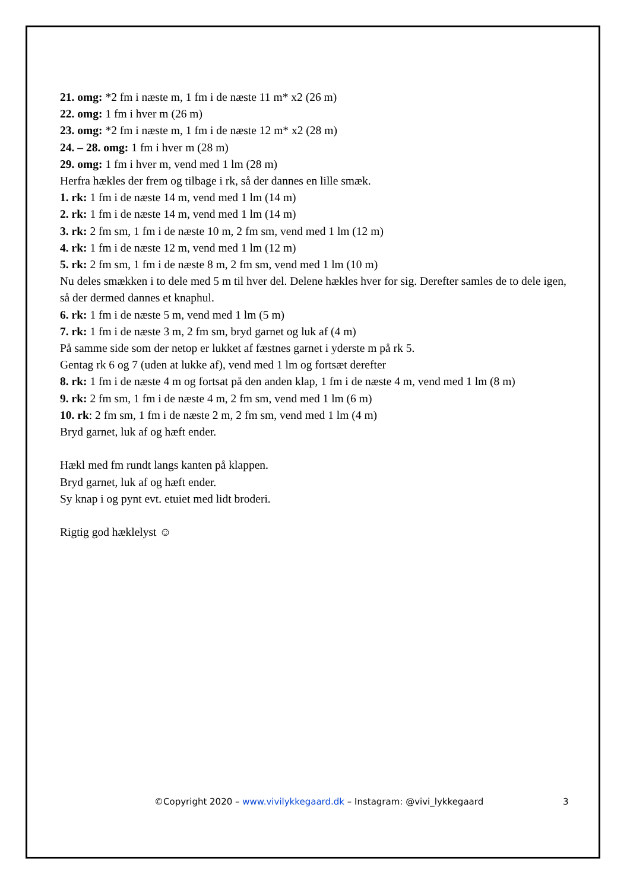21. omg: *2 fm i næste m, 1 fm i de næste 11 m* x2 (26 m)
22. omg: 1 fm i hver m (26 m)
23. omg: *2 fm i næste m, 1 fm i de næste 12 m* x2 (28 m)
24. – 28. omg: 1 fm i hver m (28 m)
29. omg: 1 fm i hver m, vend med 1 lm (28 m)
Herfra hækles der frem og tilbage i rk, så der dannes en lille smæk.
1. rk: 1 fm i de næste 14 m, vend med 1 lm (14 m)
2. rk: 1 fm i de næste 14 m, vend med 1 lm (14 m)
3. rk: 2 fm sm, 1 fm i de næste 10 m, 2 fm sm, vend med 1 lm (12 m)
4. rk: 1 fm i de næste 12 m, vend med 1 lm (12 m)
5. rk: 2 fm sm, 1 fm i de næste 8 m, 2 fm sm, vend med 1 lm (10 m)
Nu deles smækken i to dele med 5 m til hver del. Delene hækles hver for sig. Derefter samles de to dele igen, så der dermed dannes et knaphul.
6. rk: 1 fm i de næste 5 m, vend med 1 lm (5 m)
7. rk: 1 fm i de næste 3 m, 2 fm sm, bryd garnet og luk af (4 m)
På samme side som der netop er lukket af fæstnes garnet i yderste m på rk 5.
Gentag rk 6 og 7 (uden at lukke af), vend med 1 lm og fortsæt derefter
8. rk: 1 fm i de næste 4 m og fortsat på den anden klap, 1 fm i de næste 4 m, vend med 1 lm (8 m)
9. rk: 2 fm sm, 1 fm i de næste 4 m, 2 fm sm, vend med 1 lm (6 m)
10. rk: 2 fm sm, 1 fm i de næste 2 m, 2 fm sm, vend med 1 lm (4 m)
Bryd garnet, luk af og hæft ender.
Hækl med fm rundt langs kanten på klappen.
Bryd garnet, luk af og hæft ender.
Sy knap i og pynt evt. etuiet med lidt broderi.
Rigtig god hæklelyst ☺
©Copyright 2020 – www.vivilykkegaard.dk – Instagram: @vivi_lykkegaard 3